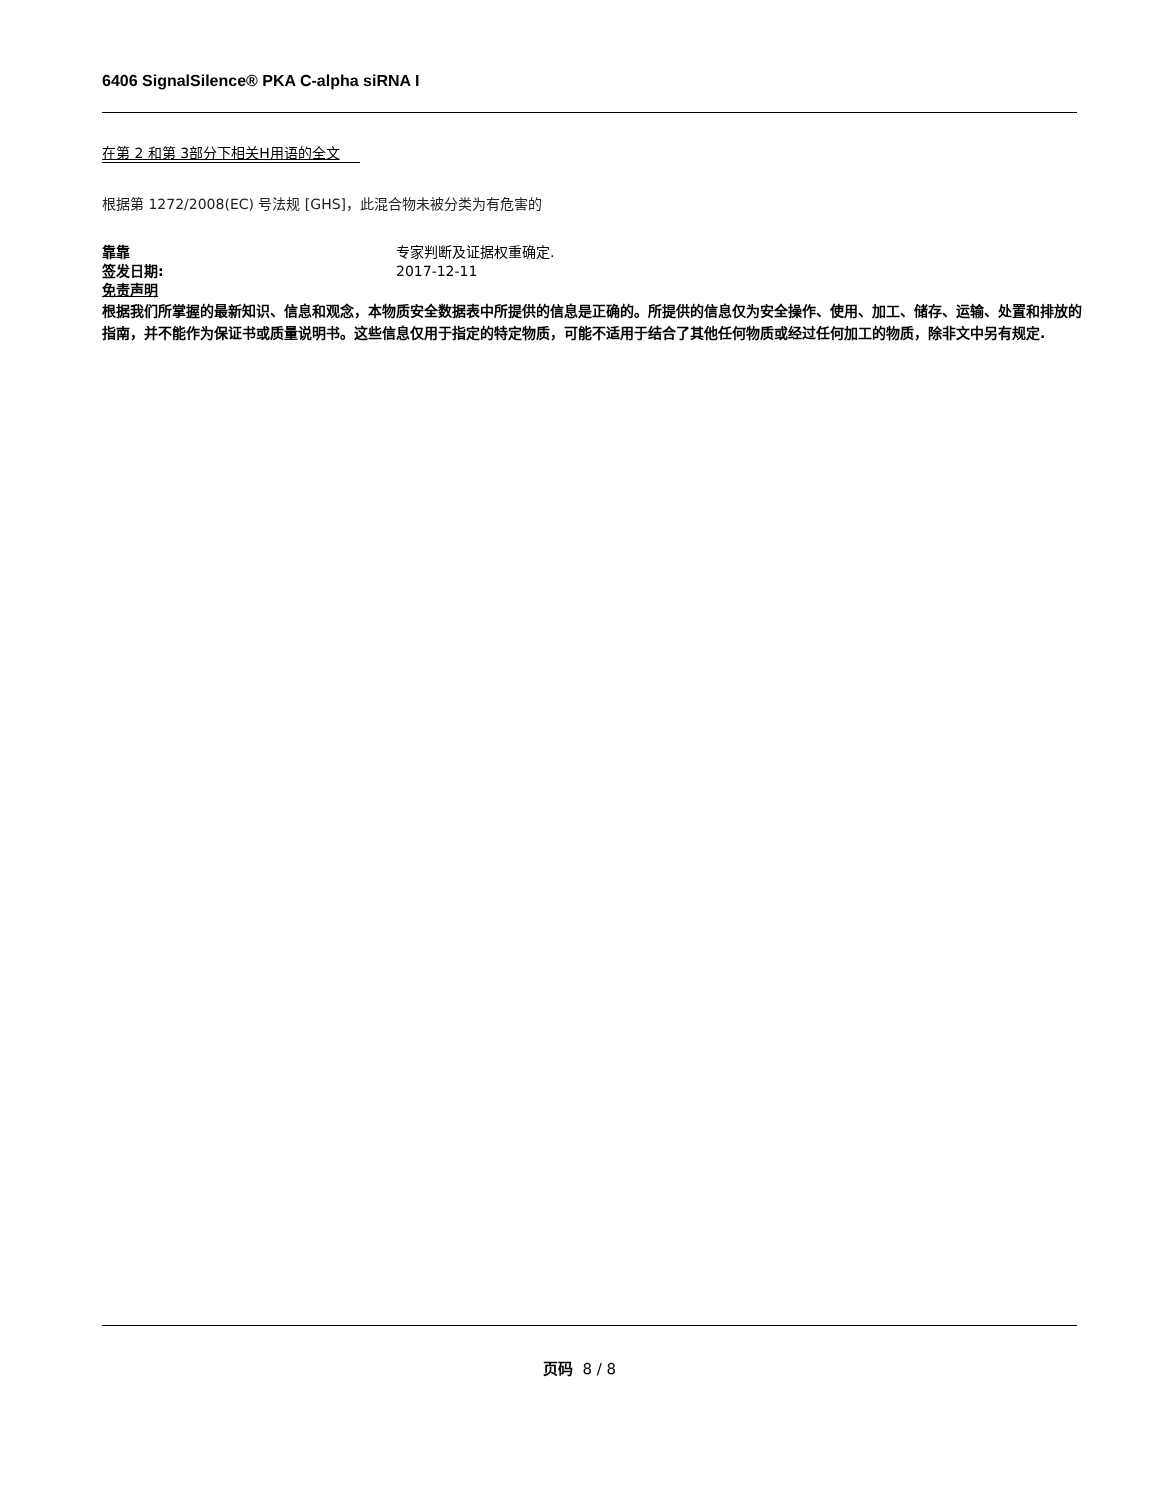6406 SignalSilence® PKA C-alpha siRNA I
在第 2 和第 3部分下相关H用语的全文
根据第 1272/2008(EC) 号法规 [GHS]，此混合物未被分类为有危害的
靠靠 专家判断及证据权重确定.
签发日期: 2017-12-11
免责声明
根据我们所掌握的最新知识、信息和观念，本物质安全数据表中所提供的信息是正确的。所提供的信息仅为安全操作、使用、加工、储存、运输、处置和排放的指南，并不能作为保证书或质量说明书。这些信息仅用于指定的特定物质，可能不适用于结合了其他任何物质或经过任何加工的物质，除非文中另有规定.
页码 8 / 8